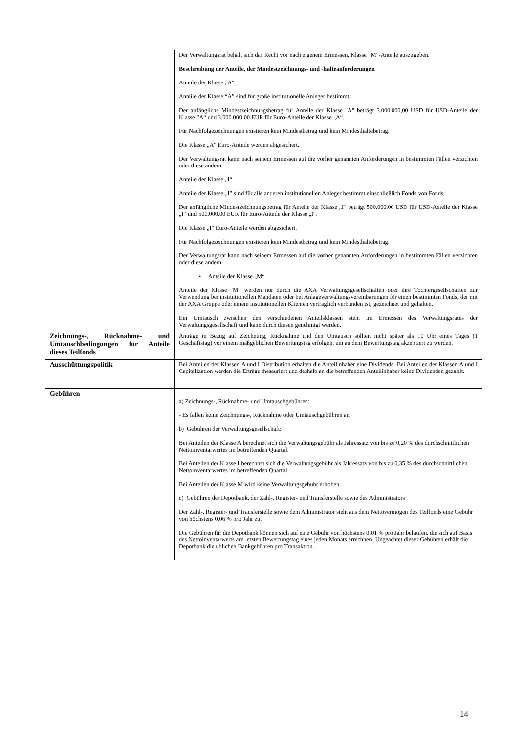| | Der Verwaltungsrat behält sich das Recht vor nach eigenem Ermessen, Klasse "M"-Anteile auszugeben. Beschreibung der Anteile, der Mindestzeichnungs- und -halteanforderungen Anteile der Klasse „A“ Anteile der Klasse “A” sind für große institutionelle Anleger bestimmt. Der anfängliche Mindestzeichnungsbetrag für Anteile der Klasse "A" beträgt 3.000.000,00 USD für USD-Anteile der Klasse "A“ und 3.000.000,00 EUR für Euro-Anteile der Klasse „A“. Für Nachfolgezeichnungen existieren kein Mindestbetrag und kein Mindesthaltebetrag. Die Klasse „A“ Euro-Anteile werden abgesichert. Der Verwaltungsrat kann nach seinem Ermessen auf die vorher genannten Anforderungen in bestimmten Fällen verzichten oder diese ändern. Anteile der Klasse „I“ Anteile der Klasse „I” sind für alle anderen institutionellen Anleger bestimmt einschließlich Fonds von Fonds. Der anfängliche Mindestzeichnungsbetrag für Anteile der Klasse „I“ beträgt 500.000,00 USD für USD-Anteile der Klasse „I“ und 500.000,00 EUR für Euro-Anteile der Klasse „I“. Die Klasse „I“ Euro-Anteile werden abgesichert. Für Nachfolgezeichnungen existieren kein Mindestbetrag und kein Mindesthaltebetrag. Der Verwaltungsrat kann nach seinem Ermessen auf die vorher genannten Anforderungen in bestimmten Fällen verzichten oder diese ändern. • Anteile der Klasse „M“ Anteile der Klasse "M" werden nur durch die AXA Verwaltungsgesellschaften oder ihre Tochtergesellschaften zur Verwendung bei institutionellen Mandaten oder bei Anlageverwaltungsvereinbarungen für einen bestimmten Fonds, der mit der AXA Gruppe oder einem institutionellen Klienten vertraglich verbunden ist, gezeichnet und gehalten. Ein Umtausch zwischen den verschiedenen Anteilsklassen steht im Ermessen des Verwaltungsrates der Verwaltungsgesellschaft und kann durch diesen genehmigt werden. |
| Zeichnungs-, Rücknahme- und Umtauschbedingungen für Anteile dieses Teilfonds | Anträge in Bezug auf Zeichnung, Rücknahme und den Umtausch sollten nicht später als 10 Uhr eines Tages (1 Geschäftstag) vor einem maßgeblichen Bewertungstag erfolgen, um an dem Bewertungstag akzeptiert zu werden. |
| Ausschüttungspolitik | Bei Anteilen der Klassen A und I Distribution erhalten die Anteilinhaber eine Dividende. Bei Anteilen der Klassen A und I Capitalization werden die Erträge thesauriert und deshalb an die betreffenden Anteilinhaber keine Dividenden gezahlt. |
| Gebühren | a) Zeichnungs-, Rücknahme- und Umtauschgebühren: - Es fallen keine Zeichnungs-, Rücknahme oder Umtauschgebühren an. b) Gebühren der Verwaltungsgesellschaft: Bei Anteilen der Klasse A berechnet sich die Verwaltungsgebühr als Jahressatz von bis zu 0,20 % des durchschnittlichen Nettoinventarwertes im betreffenden Quartal. Bei Anteilen der Klasse I berechnet sich die Verwaltungsgebühr als Jahressatz von bis zu 0,35 % des durchschnittlichen Nettoinventarwertes im betreffenden Quartal. Bei Anteilen der Klasse M wird keine Verwaltungsgebühr erhoben. c) Gebühren der Depotbank, der Zahl-, Register- und Transferstelle sowie des Administrators Der Zahl-, Register- und Transferstelle sowie dem Administrator steht aus dem Nettovermögen des Teilfonds eine Gebühr von höchstens 0,06 % pro Jahr zu. Die Gebühren für die Depotbank können sich auf eine Gebühr von höchstens 0,01 % pro Jahr belaufen, die sich auf Basis des Nettoinventarwerts am letzten Bewertungstag eines jeden Monats errechnen. Ungeachtet dieser Gebühren erhält die Depotbank die üblichen Bankgebühren pro Transaktion. |
14